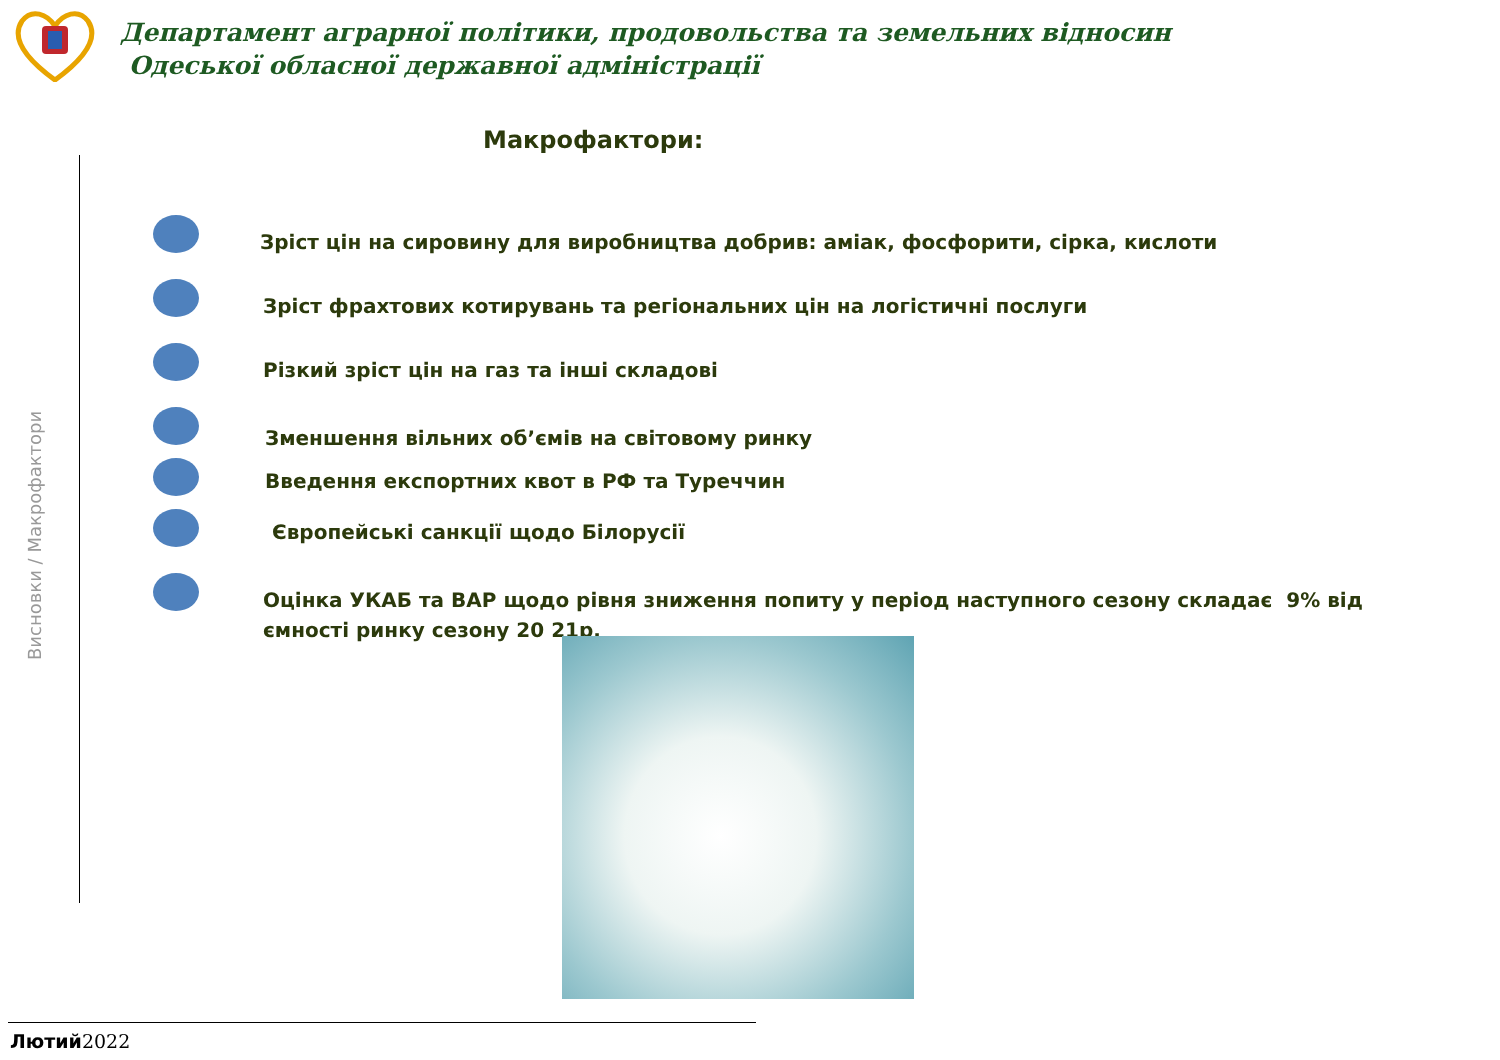Департамент аграрної політики, продовольства та земельних відносин
Одеської обласної державної адміністрації
Макрофактори:
Висновки / Макрофактори
Зріст цін на сировину для виробництва добрив: аміак, фосфорити, сірка, кислоти
Зріст фрахтових котирувань та регіональних цін на логістичні послуги
Різкий зріст цін на газ та інші складові
Зменшення вільних об’ємів на світовому ринку
Введення експортних квот в РФ та Туреччин
Європейські санкції щодо Білорусії
Оцінка УКАБ та ВАР щодо рівня зниження попиту у період наступного сезону складає 9% від ємності ринку сезону 20 21р.
Лютий 2022